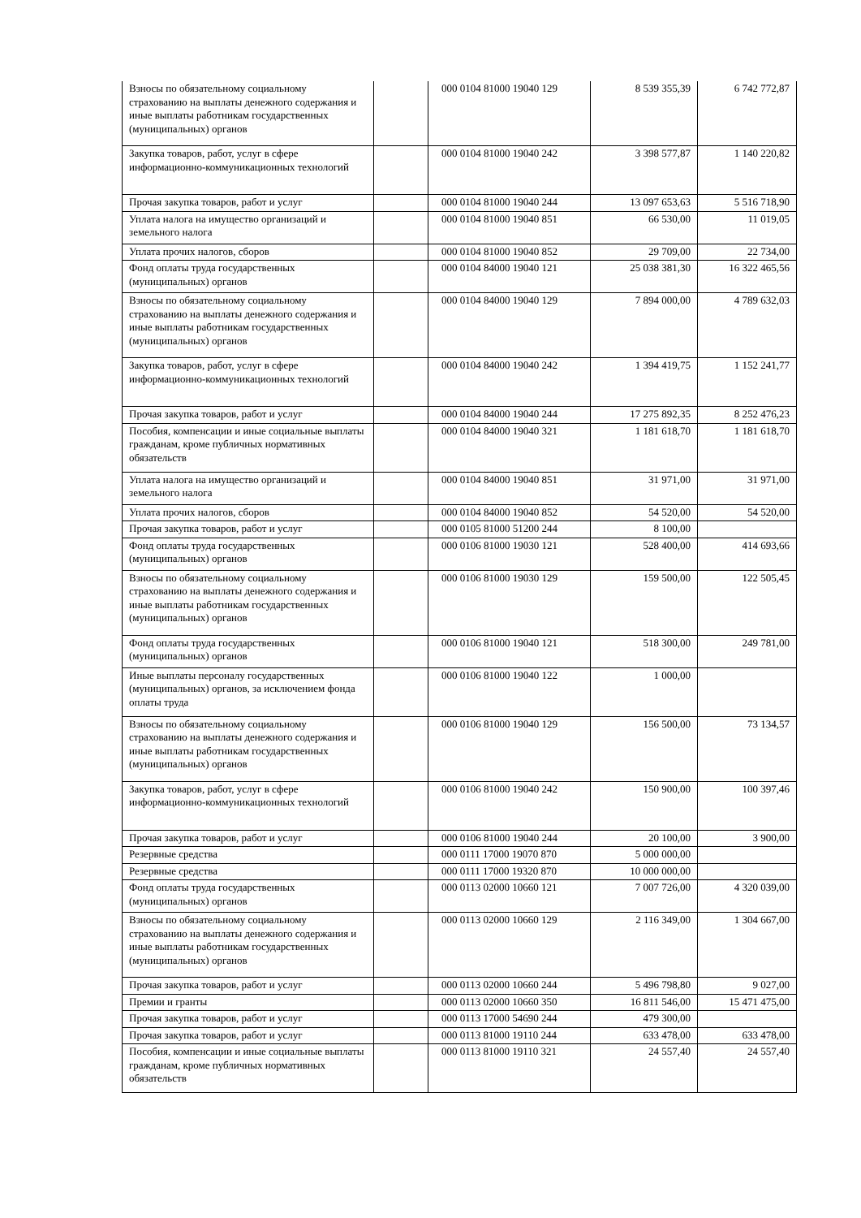| Взносы по обязательному социальному страхованию на выплаты денежного содержания и иные выплаты работникам государственных (муниципальных) органов | | 000 0104 81000 19040 129 | 8 539 355,39 | 6 742 772,87 |
| Закупка товаров, работ, услуг в сфере информационно-коммуникационных технологий | | 000 0104 81000 19040 242 | 3 398 577,87 | 1 140 220,82 |
| Прочая закупка товаров, работ и услуг | | 000 0104 81000 19040 244 | 13 097 653,63 | 5 516 718,90 |
| Уплата налога на имущество организаций и земельного налога | | 000 0104 81000 19040 851 | 66 530,00 | 11 019,05 |
| Уплата прочих налогов, сборов | | 000 0104 81000 19040 852 | 29 709,00 | 22 734,00 |
| Фонд оплаты труда государственных (муниципальных) органов | | 000 0104 84000 19040 121 | 25 038 381,30 | 16 322 465,56 |
| Взносы по обязательному социальному страхованию на выплаты денежного содержания и иные выплаты работникам государственных (муниципальных) органов | | 000 0104 84000 19040 129 | 7 894 000,00 | 4 789 632,03 |
| Закупка товаров, работ, услуг в сфере информационно-коммуникационных технологий | | 000 0104 84000 19040 242 | 1 394 419,75 | 1 152 241,77 |
| Прочая закупка товаров, работ и услуг | | 000 0104 84000 19040 244 | 17 275 892,35 | 8 252 476,23 |
| Пособия, компенсации и иные социальные выплаты гражданам, кроме публичных нормативных обязательств | | 000 0104 84000 19040 321 | 1 181 618,70 | 1 181 618,70 |
| Уплата налога на имущество организаций и земельного налога | | 000 0104 84000 19040 851 | 31 971,00 | 31 971,00 |
| Уплата прочих налогов, сборов | | 000 0104 84000 19040 852 | 54 520,00 | 54 520,00 |
| Прочая закупка товаров, работ и услуг | | 000 0105 81000 51200 244 | 8 100,00 | |
| Фонд оплаты труда государственных (муниципальных) органов | | 000 0106 81000 19030 121 | 528 400,00 | 414 693,66 |
| Взносы по обязательному социальному страхованию на выплаты денежного содержания и иные выплаты работникам государственных (муниципальных) органов | | 000 0106 81000 19030 129 | 159 500,00 | 122 505,45 |
| Фонд оплаты труда государственных (муниципальных) органов | | 000 0106 81000 19040 121 | 518 300,00 | 249 781,00 |
| Иные выплаты персоналу государственных (муниципальных) органов, за исключением фонда оплаты труда | | 000 0106 81000 19040 122 | 1 000,00 | |
| Взносы по обязательному социальному страхованию на выплаты денежного содержания и иные выплаты работникам государственных (муниципальных) органов | | 000 0106 81000 19040 129 | 156 500,00 | 73 134,57 |
| Закупка товаров, работ, услуг в сфере информационно-коммуникационных технологий | | 000 0106 81000 19040 242 | 150 900,00 | 100 397,46 |
| Прочая закупка товаров, работ и услуг | | 000 0106 81000 19040 244 | 20 100,00 | 3 900,00 |
| Резервные средства | | 000 0111 17000 19070 870 | 5 000 000,00 | |
| Резервные средства | | 000 0111 17000 19320 870 | 10 000 000,00 | |
| Фонд оплаты труда государственных (муниципальных) органов | | 000 0113 02000 10660 121 | 7 007 726,00 | 4 320 039,00 |
| Взносы по обязательному социальному страхованию на выплаты денежного содержания и иные выплаты работникам государственных (муниципальных) органов | | 000 0113 02000 10660 129 | 2 116 349,00 | 1 304 667,00 |
| Прочая закупка товаров, работ и услуг | | 000 0113 02000 10660 244 | 5 496 798,80 | 9 027,00 |
| Премии и гранты | | 000 0113 02000 10660 350 | 16 811 546,00 | 15 471 475,00 |
| Прочая закупка товаров, работ и услуг | | 000 0113 17000 54690 244 | 479 300,00 | |
| Прочая закупка товаров, работ и услуг | | 000 0113 81000 19110 244 | 633 478,00 | 633 478,00 |
| Пособия, компенсации и иные социальные выплаты гражданам, кроме публичных нормативных обязательств | | 000 0113 81000 19110 321 | 24 557,40 | 24 557,40 |